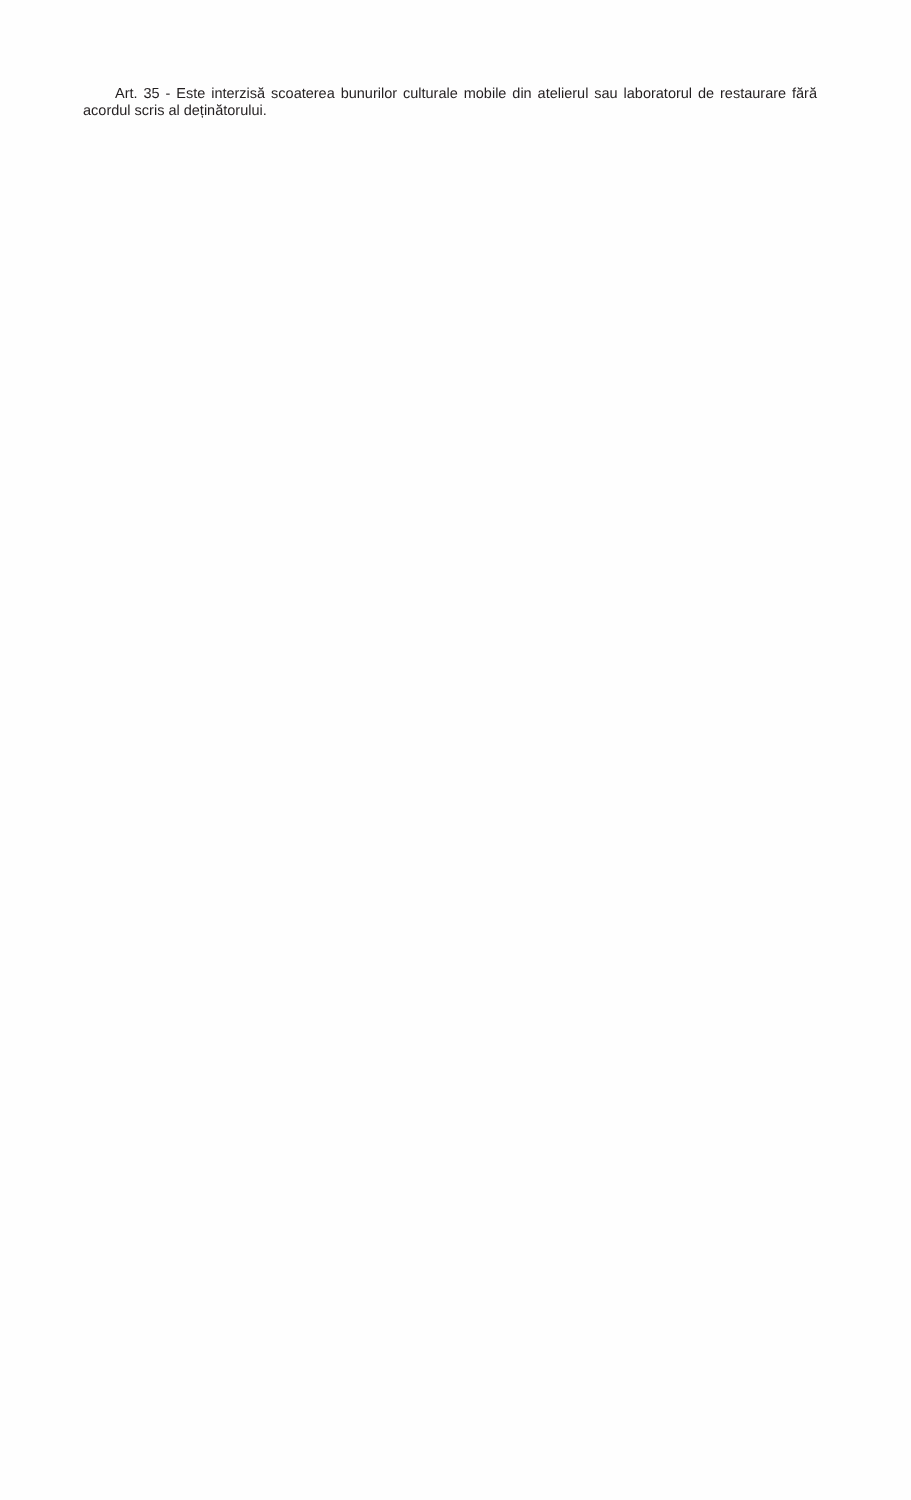Art. 35 - Este interzisă scoaterea bunurilor culturale mobile din atelierul sau laboratorul de restaurare fără acordul scris al deținătorului.